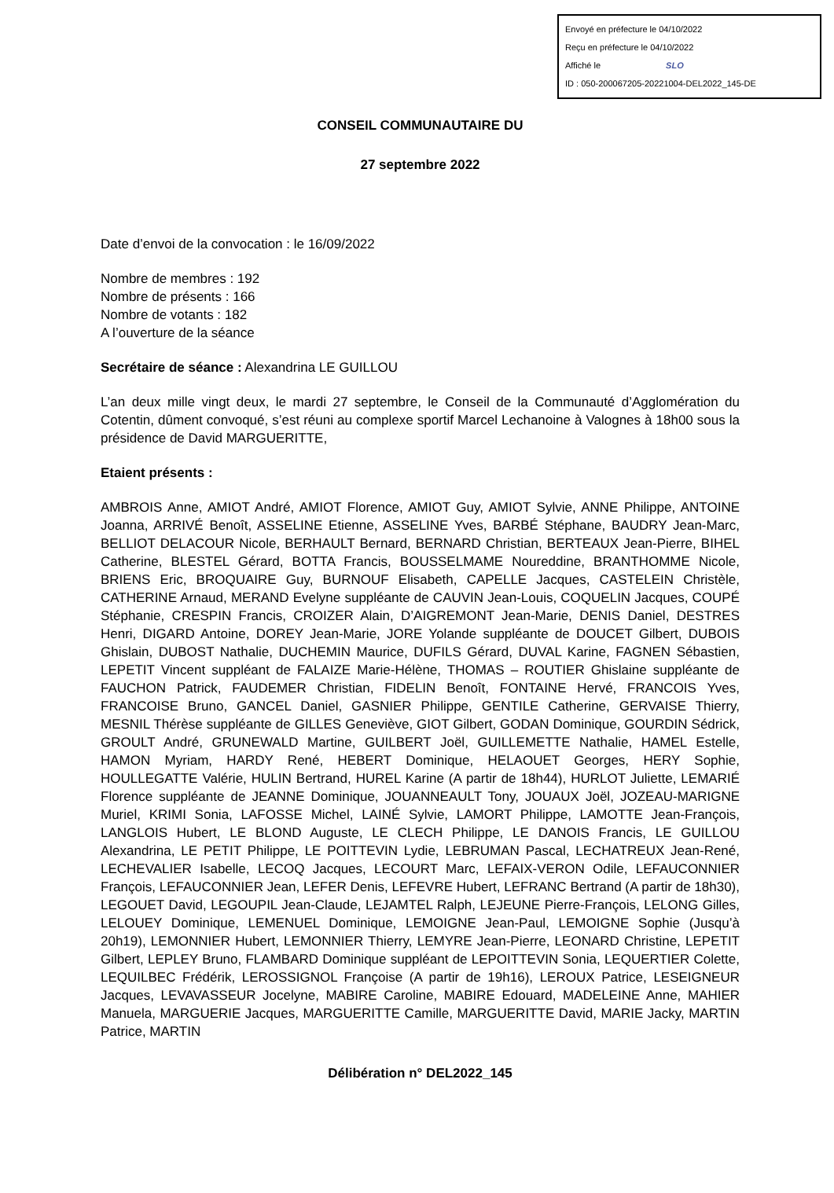Envoyé en préfecture le 04/10/2022
Reçu en préfecture le 04/10/2022
Affiché le SLO
ID : 050-200067205-20221004-DEL2022_145-DE
CONSEIL COMMUNAUTAIRE DU
27 septembre 2022
Date d’envoi de la convocation : le 16/09/2022
Nombre de membres : 192
Nombre de présents : 166
Nombre de votants : 182
A l’ouverture de la séance
Secrétaire de séance : Alexandrina LE GUILLOU
L’an deux mille vingt deux, le mardi 27 septembre, le Conseil de la Communauté d’Agglomération du Cotentin, dûment convoqué, s’est réuni au complexe sportif Marcel Lechanoine à Valognes à 18h00 sous la présidence de David MARGUERITTE,
Etaient présents :
AMBROIS Anne, AMIOT André, AMIOT Florence, AMIOT Guy, AMIOT Sylvie, ANNE Philippe, ANTOINE Joanna, ARRIVÉ Benoît, ASSELINE Etienne, ASSELINE Yves, BARBÉ Stéphane, BAUDRY Jean-Marc, BELLIOT DELACOUR Nicole, BERHAULT Bernard, BERNARD Christian, BERTEAUX Jean-Pierre, BIHEL Catherine, BLESTEL Gérard, BOTTA Francis, BOUSSELMAME Noureddine, BRANTHOMME Nicole, BRIENS Eric, BROQUAIRE Guy, BURNOUF Elisabeth, CAPELLE Jacques, CASTELEIN Christèle, CATHERINE Arnaud, MERAND Evelyne suppléante de CAUVIN Jean-Louis, COQUELIN Jacques, COUPÉ Stéphanie, CRESPIN Francis, CROIZER Alain, D’AIGREMONT Jean-Marie, DENIS Daniel, DESTRES Henri, DIGARD Antoine, DOREY Jean-Marie, JORE Yolande suppléante de DOUCET Gilbert, DUBOIS Ghislain, DUBOST Nathalie, DUCHEMIN Maurice, DUFILS Gérard, DUVAL Karine, FAGNEN Sébastien, LEPETIT Vincent suppléant de FALAIZE Marie-Hélène, THOMAS – ROUTIER Ghislaine suppléante de FAUCHON Patrick, FAUDEMER Christian, FIDELIN Benoît, FONTAINE Hervé, FRANCOIS Yves, FRANCOISE Bruno, GANCEL Daniel, GASNIER Philippe, GENTILE Catherine, GERVAISE Thierry, MESNIL Thérèse suppléante de GILLES Geneviève, GIOT Gilbert, GODAN Dominique, GOURDIN Sédrick, GROULT André, GRUNEWALD Martine, GUILBERT Joël, GUILLEMETTE Nathalie, HAMEL Estelle, HAMON Myriam, HARDY René, HEBERT Dominique, HELAOUET Georges, HERY Sophie, HOULLEGATTE Valérie, HULIN Bertrand, HUREL Karine (A partir de 18h44), HURLOT Juliette, LEMARIÉ Florence suppléante de JEANNE Dominique, JOUANNEAULT Tony, JOUAUX Joël, JOZEAU-MARIGNE Muriel, KRIMI Sonia, LAFOSSE Michel, LAINÉ Sylvie, LAMORT Philippe, LAMOTTE Jean-François, LANGLOIS Hubert, LE BLOND Auguste, LE CLECH Philippe, LE DANOIS Francis, LE GUILLOU Alexandrina, LE PETIT Philippe, LE POITTEVIN Lydie, LEBRUMAN Pascal, LECHATREUX Jean-René, LECHEVALIER Isabelle, LECOQ Jacques, LECOURT Marc, LEFAIX-VERON Odile, LEFAUCONNIER François, LEFAUCONNIER Jean, LEFER Denis, LEFEVRE Hubert, LEFRANC Bertrand (A partir de 18h30), LEGOUET David, LEGOUPIL Jean-Claude, LEJAMTEL Ralph, LEJEUNE Pierre-François, LELONG Gilles, LELOUEY Dominique, LEMENUEL Dominique, LEMOIGNE Jean-Paul, LEMOIGNE Sophie (Jusqu’à 20h19), LEMONNIER Hubert, LEMONNIER Thierry, LEMYRE Jean-Pierre, LEONARD Christine, LEPETIT Gilbert, LEPLEY Bruno, FLAMBARD Dominique suppléant de LEPOITTEVIN Sonia, LEQUERTIER Colette, LEQUILBEC Frédérik, LEROSSIGNOL Françoise (A partir de 19h16), LEROUX Patrice, LESEIGNEUR Jacques, LEVAVASSEUR Jocelyne, MABIRE Caroline, MABIRE Edouard, MADELEINE Anne, MAHIER Manuela, MARGUERIE Jacques, MARGUERITTE Camille, MARGUERITTE David, MARIE Jacky, MARTIN Patrice, MARTIN
Délibération n° DEL2022_145